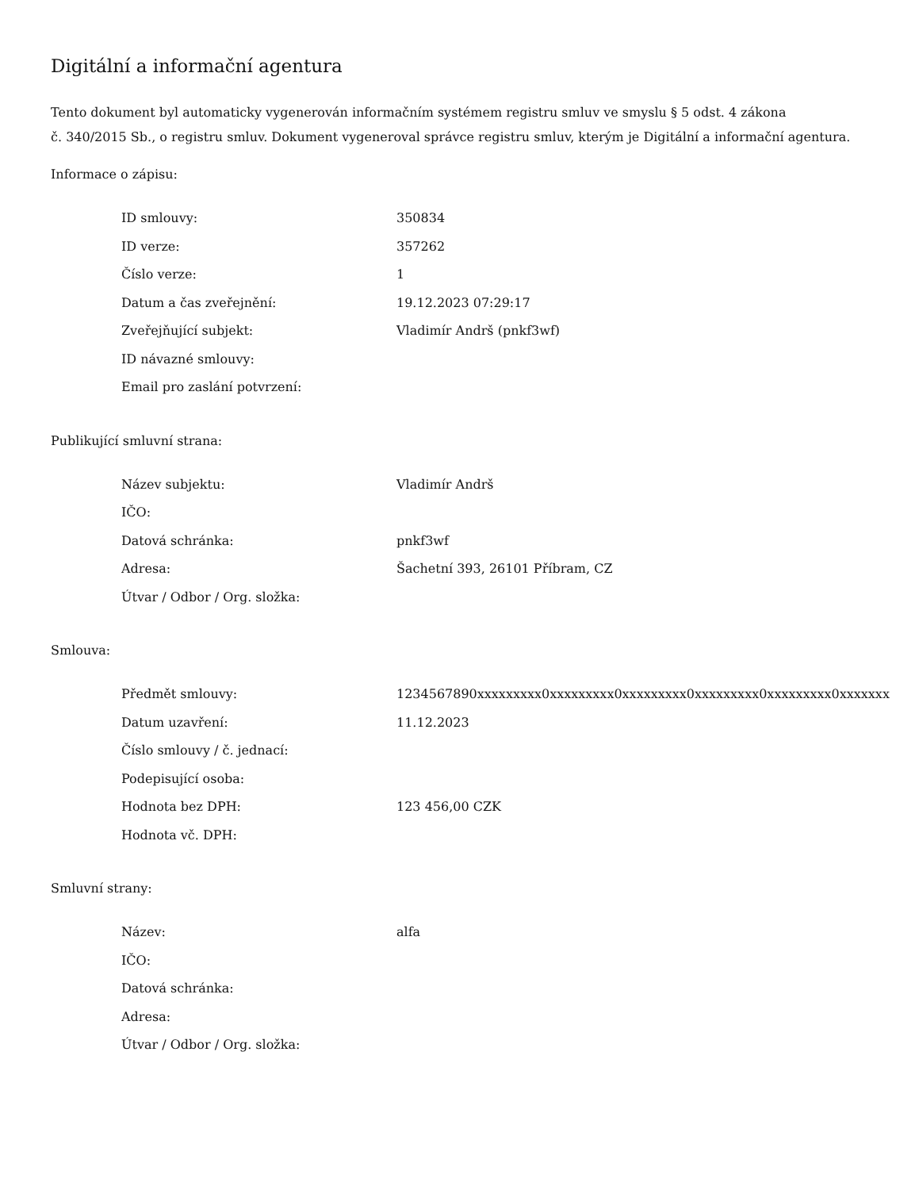Digitální a informační agentura
Tento dokument byl automaticky vygenerován informačním systémem registru smluv ve smyslu § 5 odst. 4 zákona
č. 340/2015 Sb., o registru smluv. Dokument vygeneroval správce registru smluv, kterým je Digitální a informační agentura.
Informace o zápisu:
| ID smlouvy: | 350834 |
| ID verze: | 357262 |
| Číslo verze: | 1 |
| Datum a čas zveřejnění: | 19.12.2023 07:29:17 |
| Zveřejňující subjekt: | Vladimír Andrš (pnkf3wf) |
| ID návazné smlouvy: | |
| Email pro zaslání potvrzení: | |
Publikující smluvní strana:
| Název subjektu: | Vladimír Andrš |
| IČO: | |
| Datová schránka: | pnkf3wf |
| Adresa: | Šachetní 393, 26101 Příbram, CZ |
| Útvar / Odbor / Org. složka: | |
Smlouva:
| Předmět smlouvy: | 1234567890xxxxxxxxx0xxxxxxxxx0xxxxxxxxx0xxxxxxxxx0xxxxxxxxx0xxxxxxx |
| Datum uzavření: | 11.12.2023 |
| Číslo smlouvy / č. jednací: | |
| Podepisující osoba: | |
| Hodnota bez DPH: | 123 456,00 CZK |
| Hodnota vč. DPH: | |
Smluvní strany:
| Název: | alfa |
| IČO: | |
| Datová schránka: | |
| Adresa: | |
| Útvar / Odbor / Org. složka: | |